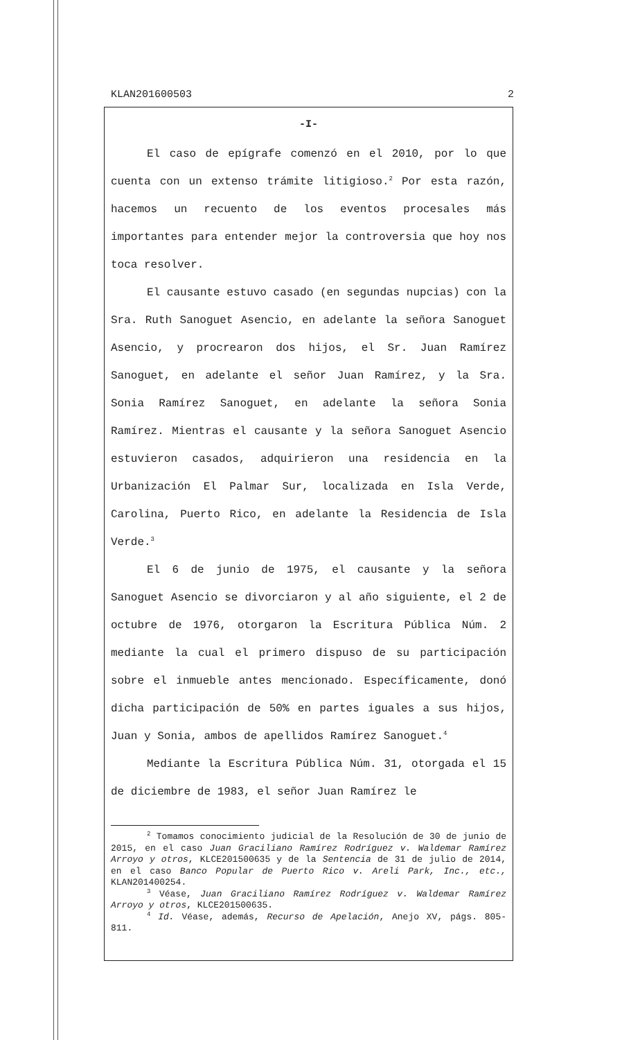KLAN201600503 2
-I-
El caso de epígrafe comenzó en el 2010, por lo que cuenta con un extenso trámite litigioso.<sup>2</sup> Por esta razón, hacemos un recuento de los eventos procesales más importantes para entender mejor la controversia que hoy nos toca resolver.
El causante estuvo casado (en segundas nupcias) con la Sra. Ruth Sanoguet Asencio, en adelante la señora Sanoguet Asencio, y procrearon dos hijos, el Sr. Juan Ramírez Sanoguet, en adelante el señor Juan Ramírez, y la Sra. Sonia Ramírez Sanoguet, en adelante la señora Sonia Ramírez. Mientras el causante y la señora Sanoguet Asencio estuvieron casados, adquirieron una residencia en la Urbanización El Palmar Sur, localizada en Isla Verde, Carolina, Puerto Rico, en adelante la Residencia de Isla Verde.<sup>3</sup>
El 6 de junio de 1975, el causante y la señora Sanoguet Asencio se divorciaron y al año siguiente, el 2 de octubre de 1976, otorgaron la Escritura Pública Núm. 2 mediante la cual el primero dispuso de su participación sobre el inmueble antes mencionado. Específicamente, donó dicha participación de 50% en partes iguales a sus hijos, Juan y Sonia, ambos de apellidos Ramírez Sanoguet.<sup>4</sup>
Mediante la Escritura Pública Núm. 31, otorgada el 15 de diciembre de 1983, el señor Juan Ramírez le
<sup>2</sup> Tomamos conocimiento judicial de la Resolución de 30 de junio de 2015, en el caso Juan Graciliano Ramírez Rodríguez v. Waldemar Ramírez Arroyo y otros, KLCE201500635 y de la Sentencia de 31 de julio de 2014, en el caso Banco Popular de Puerto Rico v. Areli Park, Inc., etc., KLAN201400254.
<sup>3</sup> Véase, Juan Graciliano Ramírez Rodríguez v. Waldemar Ramírez Arroyo y otros, KLCE201500635.
<sup>4</sup> Id. Véase, además, Recurso de Apelación, Anejo XV, págs. 805-811.